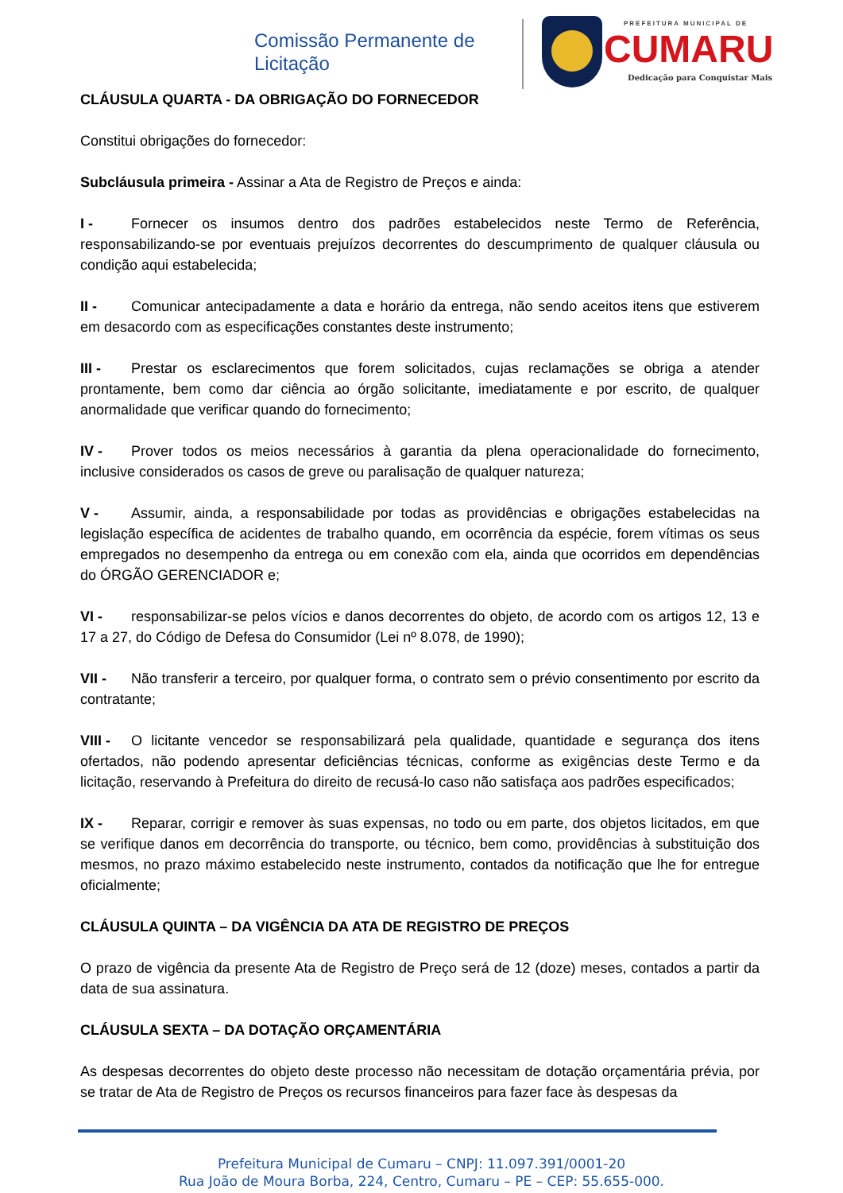Comissão Permanente de
Licitação
PREFEITURA MUNICIPAL DE
CUMARU
Dedicação para Conquistar Mais
CLÁUSULA QUARTA - DA OBRIGAÇÃO DO FORNECEDOR
Constitui obrigações do fornecedor:
Subcláusula primeira - Assinar a Ata de Registro de Preços e ainda:
I - Fornecer os insumos dentro dos padrões estabelecidos neste Termo de Referência, responsabilizando-se por eventuais prejuízos decorrentes do descumprimento de qualquer cláusula ou condição aqui estabelecida;
II - Comunicar antecipadamente a data e horário da entrega, não sendo aceitos itens que estiverem em desacordo com as especificações constantes deste instrumento;
III - Prestar os esclarecimentos que forem solicitados, cujas reclamações se obriga a atender prontamente, bem como dar ciência ao órgão solicitante, imediatamente e por escrito, de qualquer anormalidade que verificar quando do fornecimento;
IV - Prover todos os meios necessários à garantia da plena operacionalidade do fornecimento, inclusive considerados os casos de greve ou paralisação de qualquer natureza;
V - Assumir, ainda, a responsabilidade por todas as providências e obrigações estabelecidas na legislação específica de acidentes de trabalho quando, em ocorrência da espécie, forem vítimas os seus empregados no desempenho da entrega ou em conexão com ela, ainda que ocorridos em dependências do ÓRGÃO GERENCIADOR e;
VI - responsabilizar-se pelos vícios e danos decorrentes do objeto, de acordo com os artigos 12, 13 e 17 a 27, do Código de Defesa do Consumidor (Lei nº 8.078, de 1990);
VII - Não transferir a terceiro, por qualquer forma, o contrato sem o prévio consentimento por escrito da contratante;
VIII - O licitante vencedor se responsabilizará pela qualidade, quantidade e segurança dos itens ofertados, não podendo apresentar deficiências técnicas, conforme as exigências deste Termo e da licitação, reservando à Prefeitura do direito de recusá-lo caso não satisfaça aos padrões especificados;
IX - Reparar, corrigir e remover às suas expensas, no todo ou em parte, dos objetos licitados, em que se verifique danos em decorrência do transporte, ou técnico, bem como, providências à substituição dos mesmos, no prazo máximo estabelecido neste instrumento, contados da notificação que lhe for entregue oficialmente;
CLÁUSULA QUINTA – DA VIGÊNCIA DA ATA DE REGISTRO DE PREÇOS
O prazo de vigência da presente Ata de Registro de Preço será de 12 (doze) meses, contados a partir da data de sua assinatura.
CLÁUSULA SEXTA – DA DOTAÇÃO ORÇAMENTÁRIA
As despesas decorrentes do objeto deste processo não necessitam de dotação orçamentária prévia, por se tratar de Ata de Registro de Preços os recursos financeiros para fazer face às despesas da
Prefeitura Municipal de Cumaru – CNPJ: 11.097.391/0001-20
Rua João de Moura Borba, 224, Centro, Cumaru – PE – CEP: 55.655-000.